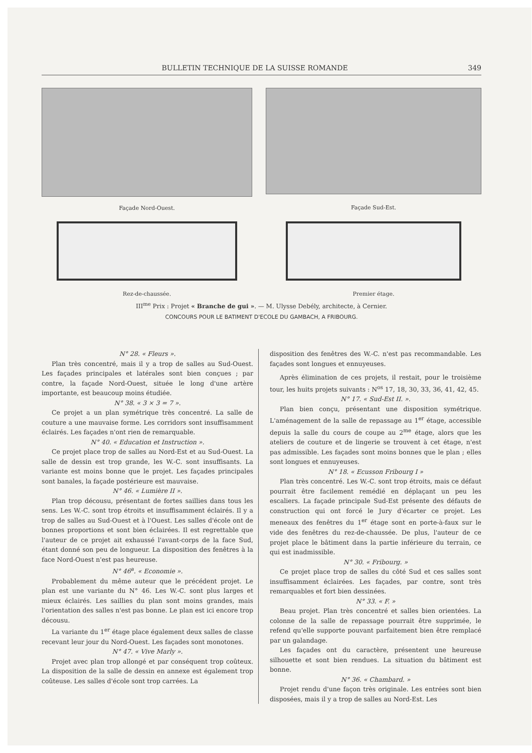BULLETIN TECHNIQUE DE LA SUISSE ROMANDE 349
Façade Nord-Ouest.
Façade Sud-Est.
Rez-de-chaussée. Premier étage.
III<sup>me</sup> Prix : Projet « Branche de gui ». — M. Ulysse Debély, architecte, à Cernier.
CONCOURS POUR LE BATIMENT D'ECOLE DU GAMBACH, A FRIBOURG.
N° 28. « Fleurs ».
Plan très concentré, mais il y a trop de salles au Sud-Ouest. Les façades principales et latérales sont bien conçues ; par contre, la façade Nord-Ouest, située le long d'une artère importante, est beaucoup moins étudiée.
N° 38. « 3 × 3 = 7 ».
Ce projet a un plan symétrique très concentré. La salle de couture a une mauvaise forme. Les corridors sont insuffisamment éclairés. Les façades n'ont rien de remarquable.
N° 40. « Education et Instruction ».
Ce projet place trop de salles au Nord-Est et au Sud-Ouest. La salle de dessin est trop grande, les W.-C. sont insuffisants. La variante est moins bonne que le projet. Les façades principales sont banales, la façade postérieure est mauvaise.
N° 46. « Lumière II ».
Plan trop décousu, présentant de fortes saillies dans tous les sens. Les W.-C. sont trop étroits et insuffisamment éclairés. Il y a trop de salles au Sud-Ouest et à l'Ouest. Les salles d'école ont de bonnes proportions et sont bien éclairées. Il est regrettable que l'auteur de ce projet ait exhaussé l'avant-corps de la face Sud, étant donné son peu de longueur. La disposition des fenêtres à la face Nord-Ouest n'est pas heureuse.
N° 46<sup>a</sup>. « Economie ».
Probablement du même auteur que le précédent projet. Le plan est une variante du N° 46. Les W.-C. sont plus larges et mieux éclairés. Les saillies du plan sont moins grandes, mais l'orientation des salles n'est pas bonne. Le plan est ici encore trop décousu.
La variante du 1<sup>er</sup> étage place également deux salles de classe recevant leur jour du Nord-Ouest. Les façades sont monotones.
N° 47. « Vive Marly ».
Projet avec plan trop allongé et par conséquent trop coûteux. La disposition de la salle de dessin en annexe est également trop coûteuse. Les salles d'école sont trop carrées. La
disposition des fenêtres des W.-C. n'est pas recommandable. Les façades sont longues et ennuyeuses.
Après élimination de ces projets, il restait, pour le troisième tour, les huits projets suivants : N<sup>os</sup> 17, 18, 30, 33, 36, 41, 42, 45.
N° 17. « Sud-Est II. ».
Plan bien conçu, présentant une disposition symétrique. L'aménagement de la salle de repassage au 1<sup>er</sup> étage, accessible depuis la salle du cours de coupe au 2<sup>me</sup> étage, alors que les ateliers de couture et de lingerie se trouvent à cet étage, n'est pas admissible. Les façades sont moins bonnes que le plan ; elles sont longues et ennuyeuses.
N° 18. « Ecusson Fribourg I »
Plan très concentré. Les W.-C. sont trop étroits, mais ce défaut pourrait être facilement remédié en déplaçant un peu les escaliers. La façade principale Sud-Est présente des défauts de construction qui ont forcé le Jury d'écarter ce projet. Les meneaux des fenêtres du 1<sup>er</sup> étage sont en porte-à-faux sur le vide des fenêtres du rez-de-chaussée. De plus, l'auteur de ce projet place le bâtiment dans la partie inférieure du terrain, ce qui est inadmissible.
N° 30. « Fribourg. »
Ce projet place trop de salles du côté Sud et ces salles sont insuffisamment éclairées. Les façades, par contre, sont très remarquables et fort bien dessinées.
N° 33. « F. »
Beau projet. Plan très concentré et salles bien orientées. La colonne de la salle de repassage pourrait être supprimée, le refend qu'elle supporte pouvant parfaitement bien être remplacé par un galandage.
Les façades ont du caractère, présentent une heureuse silhouette et sont bien rendues. La situation du bâtiment est bonne.
N° 36. « Chambard. »
Projet rendu d'une façon très originale. Les entrées sont bien disposées, mais il y a trop de salles au Nord-Est. Les